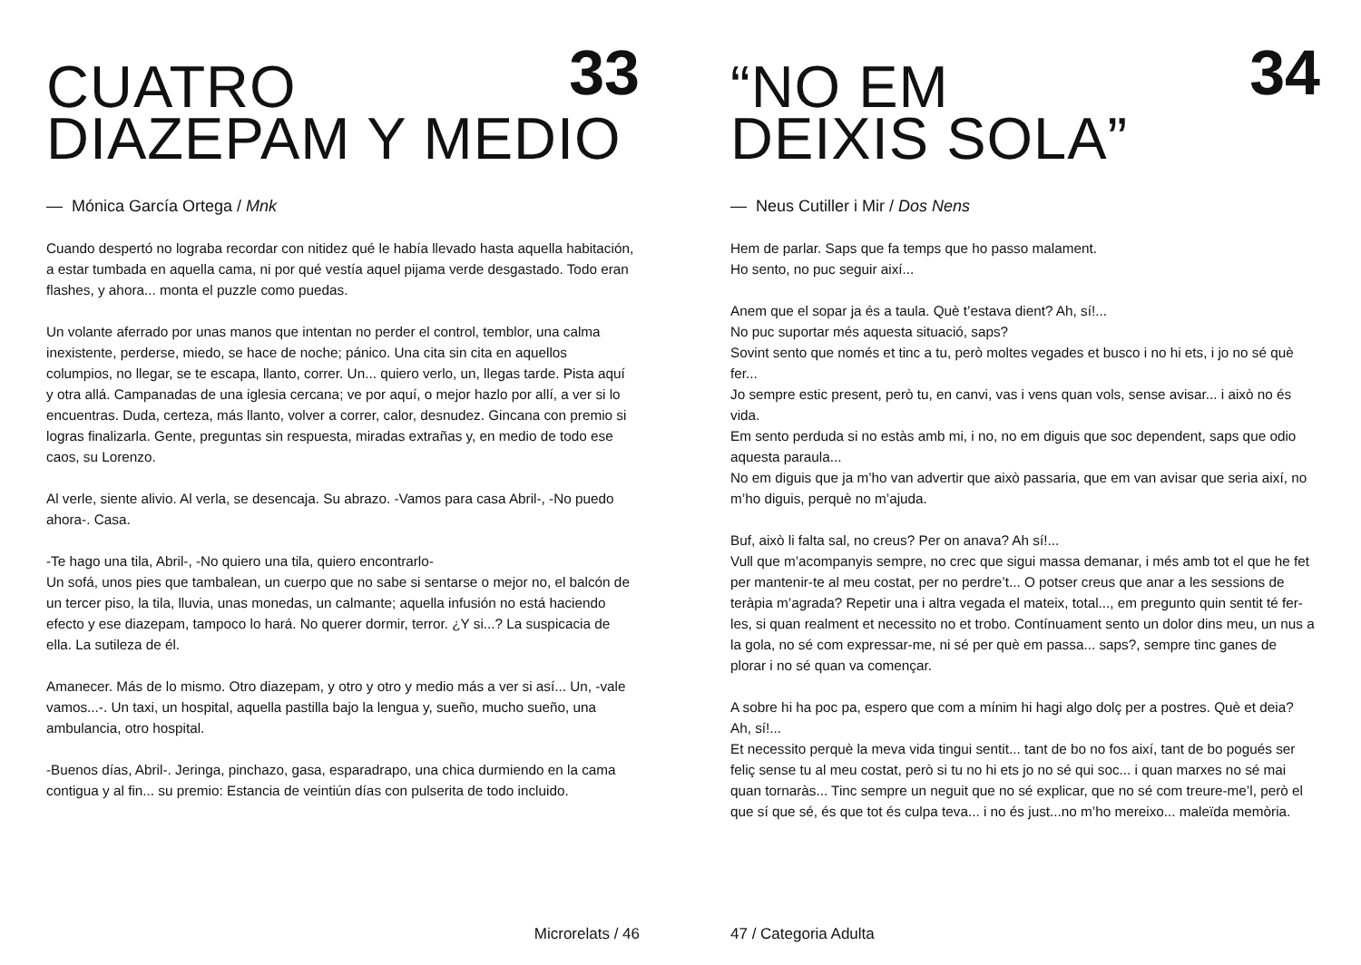33
CUATRO
DIAZEPAM Y MEDIO
— Mónica García Ortega / Mnk
Cuando despertó no lograba recordar con nitidez qué le había llevado hasta aquella habitación, a estar tumbada en aquella cama, ni por qué vestía aquel pijama verde desgastado. Todo eran flashes, y ahora... monta el puzzle como puedas.
Un volante aferrado por unas manos que intentan no perder el control, temblor, una calma inexistente, perderse, miedo, se hace de noche; pánico. Una cita sin cita en aquellos columpios, no llegar, se te escapa, llanto, correr. Un... quiero verlo, un, llegas tarde. Pista aquí y otra allá. Campanadas de una iglesia cercana; ve por aquí, o mejor hazlo por allí, a ver si lo encuentras. Duda, certeza, más llanto, volver a correr, calor, desnudez. Gincana con premio si logras finalizarla. Gente, preguntas sin respuesta, miradas extrañas y, en medio de todo ese caos, su Lorenzo.
Al verle, siente alivio. Al verla, se desencaja. Su abrazo. -Vamos para casa Abril-, -No puedo ahora-. Casa.
-Te hago una tila, Abril-, -No quiero una tila, quiero encontrarlo-
Un sofá, unos pies que tambalean, un cuerpo que no sabe si sentarse o mejor no, el balcón de un tercer piso, la tila, lluvia, unas monedas, un calmante; aquella infusión no está haciendo efecto y ese diazepam, tampoco lo hará. No querer dormir, terror. ¿Y si...? La suspicacia de ella. La sutileza de él.
Amanecer. Más de lo mismo. Otro diazepam, y otro y otro y medio más a ver si así... Un, -vale vamos...-. Un taxi, un hospital, aquella pastilla bajo la lengua y, sueño, mucho sueño, una ambulancia, otro hospital.
-Buenos días, Abril-. Jeringa, pinchazo, gasa, esparadrapo, una chica durmiendo en la cama contigua y al fin... su premio: Estancia de veintiún días con pulserita de todo incluido.
Microrelats / 46
34
“NO EM
DEIXIS SOLA”
— Neus Cutiller i Mir / Dos Nens
Hem de parlar. Saps que fa temps que ho passo malament.
Ho sento, no puc seguir així...
Anem que el sopar ja és a taula. Què t’estava dient? Ah, sí!...
No puc suportar més aquesta situació, saps?
Sovint sento que només et tinc a tu, però moltes vegades et busco i no hi ets, i jo no sé què fer...
Jo sempre estic present, però tu, en canvi, vas i vens quan vols, sense avisar... i això no és vida.
Em sento perduda si no estàs amb mi, i no, no em diguis que soc dependent, saps que odio aquesta paraula...
No em diguis que ja m’ho van advertir que això passaria, que em van avisar que seria així, no m’ho diguis, perquè no m’ajuda.
Buf, això li falta sal, no creus? Per on anava? Ah sí!...
Vull que m’acompanyis sempre, no crec que sigui massa demanar, i més amb tot el que he fet per mantenir-te al meu costat, per no perdre’t... O potser creus que anar a les sessions de teràpia m’agrada? Repetir una i altra vegada el mateix, total..., em pregunto quin sentit té fer-les, si quan realment et necessito no et trobo. Contínuament sento un dolor dins meu, un nus a la gola, no sé com expressar-me, ni sé per què em passa... saps?, sempre tinc ganes de plorar i no sé quan va començar.
A sobre hi ha poc pa, espero que com a mínim hi hagi algo dolç per a postres. Què et deia? Ah, sí!...
Et necessito perquè la meva vida tingui sentit... tant de bo no fos així, tant de bo pogués ser feliç sense tu al meu costat, però si tu no hi ets jo no sé qui soc... i quan marxes no sé mai quan tornaràs... Tinc sempre un neguit que no sé explicar, que no sé com treure-me’l, però el que sí que sé, és que tot és culpa teva... i no és just...no m’ho mereixo... maleïda memòria.
47 / Categoria Adulta